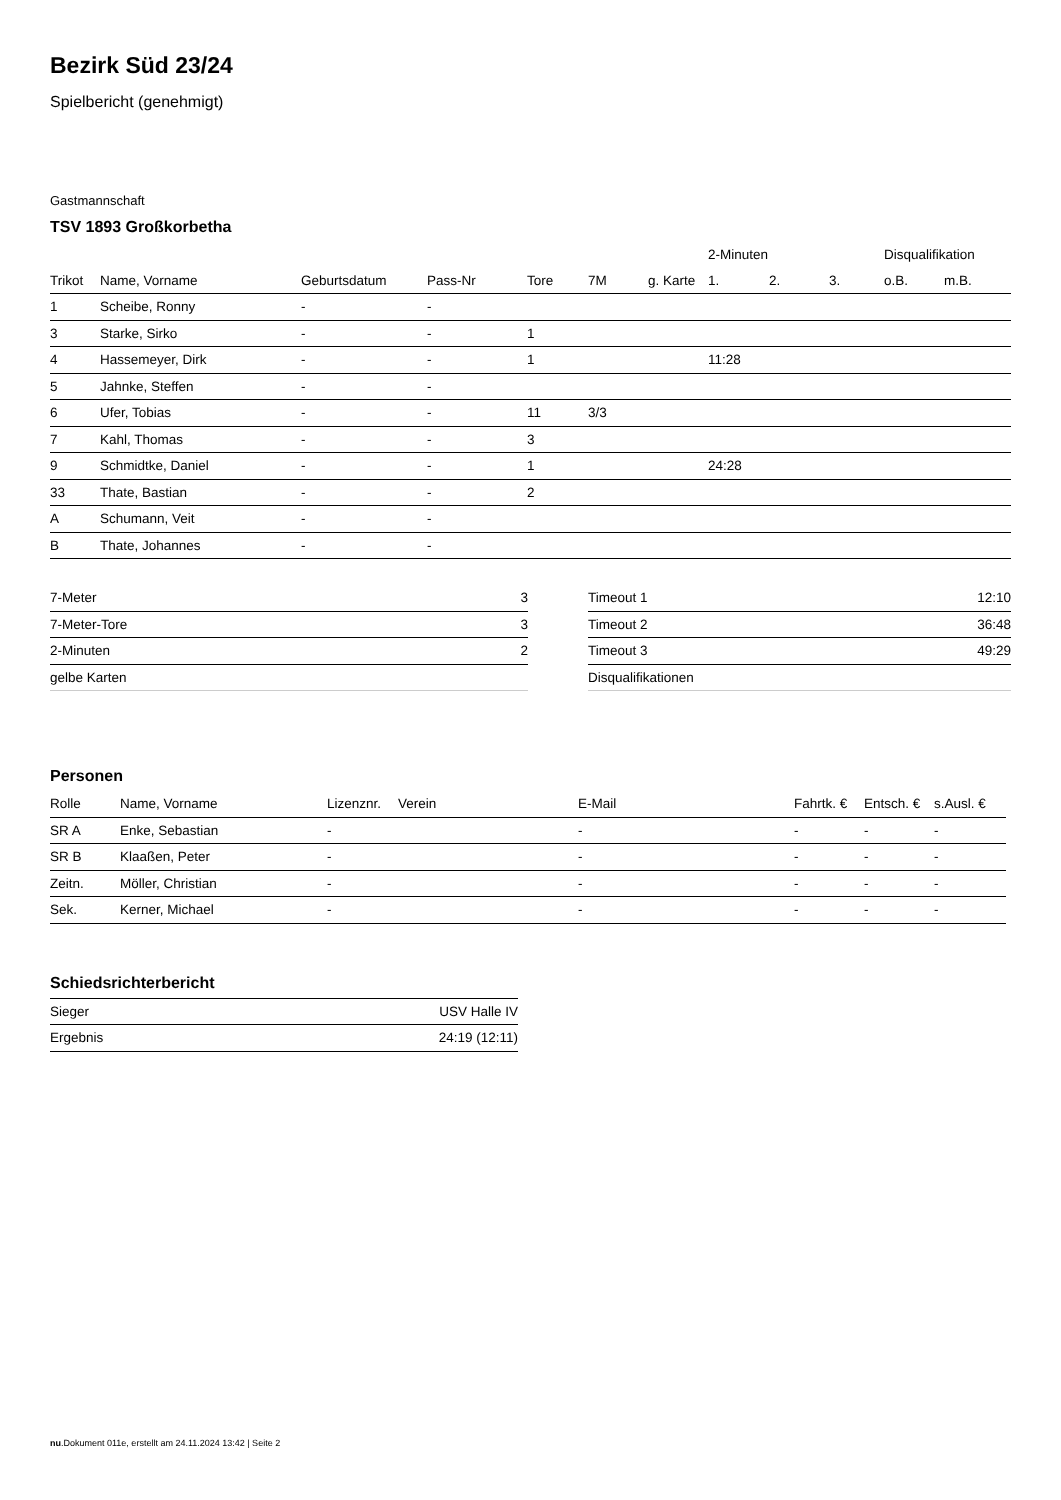Bezirk Süd 23/24
Spielbericht (genehmigt)
Gastmannschaft
TSV 1893 Großkorbetha
| | | | | | | | 2-Minuten | | | Disqualifikation | |
| --- | --- | --- | --- | --- | --- | --- | --- | --- | --- | --- | --- |
| Trikot | Name, Vorname | Geburtsdatum | Pass-Nr | Tore | 7M | g. Karte | 1. | 2. | 3. | o.B. | m.B. |
| 1 | Scheibe, Ronny | - | - | | | | | | | | |
| 3 | Starke, Sirko | - | - | 1 | | | | | | | |
| 4 | Hassemeyer, Dirk | - | - | 1 | | | 11:28 | | | | |
| 5 | Jahnke, Steffen | - | - | | | | | | | | |
| 6 | Ufer, Tobias | - | - | 11 | 3/3 | | | | | | |
| 7 | Kahl, Thomas | - | - | 3 | | | | | | | |
| 9 | Schmidtke, Daniel | - | - | 1 | | | 24:28 | | | | |
| 33 | Thate, Bastian | - | - | 2 | | | | | | | |
| A | Schumann, Veit | - | - | | | | | | | | |
| B | Thate, Johannes | - | - | | | | | | | | |
| 7-Meter | 3 |
| 7-Meter-Tore | 3 |
| 2-Minuten | 2 |
| gelbe Karten | |
| Timeout 1 | 12:10 |
| Timeout 2 | 36:48 |
| Timeout 3 | 49:29 |
| Disqualifikationen | |
Personen
| Rolle | Name, Vorname | Lizenznr. | Verein | E-Mail | Fahrtk. € | Entsch. € | s.Ausl. € |
| --- | --- | --- | --- | --- | --- | --- | --- |
| SR A | Enke, Sebastian | - | | - | - | - | - |
| SR B | Klaaßen, Peter | - | | - | - | - | - |
| Zeitn. | Möller, Christian | - | | - | - | - | - |
| Sek. | Kerner, Michael | - | | - | - | - | - |
Schiedsrichterbericht
| Sieger | USV Halle IV |
| Ergebnis | 24:19 (12:11) |
nu.Dokument 011e, erstellt am 24.11.2024 13:42 | Seite 2